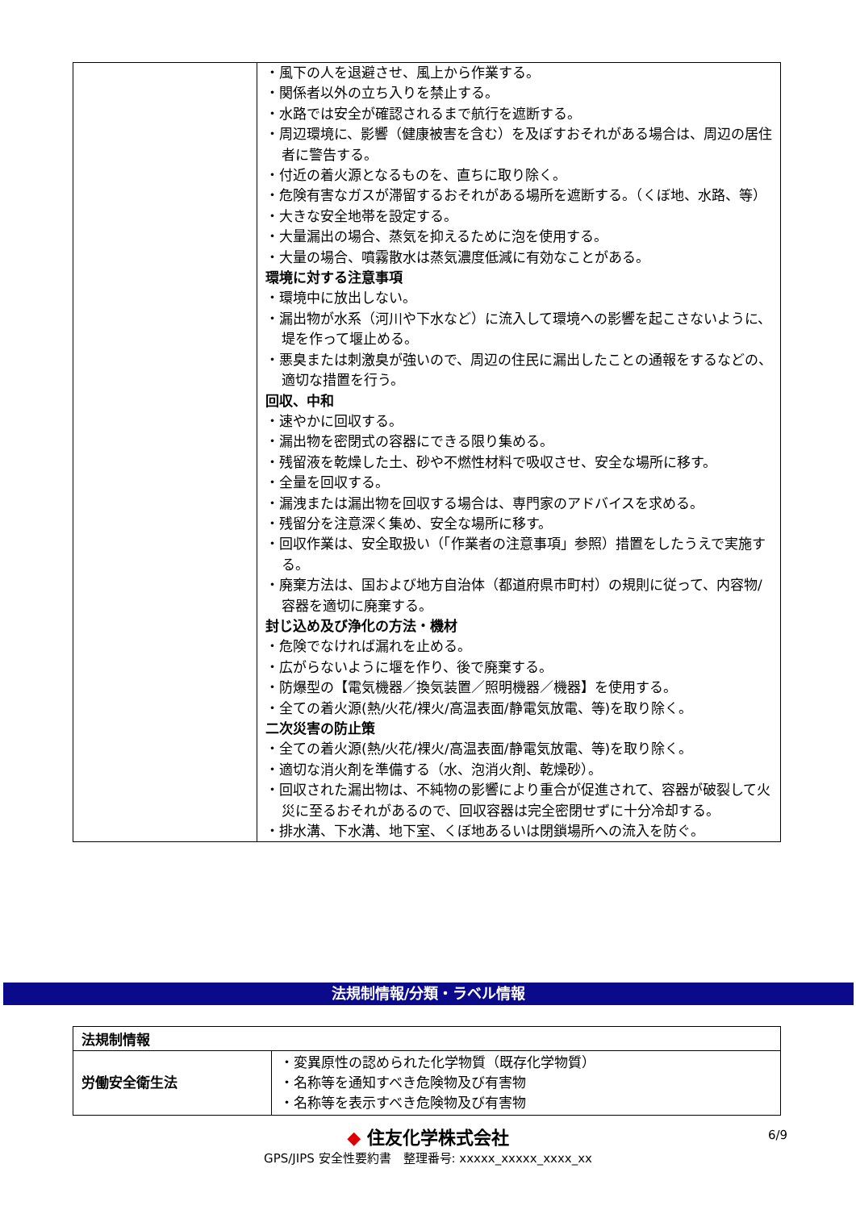| | ・風下の人を退避させ、風上から作業する。 ・関係者以外の立ち入りを禁止する。 ・水路では安全が確認されるまで航行を遮断する。 ・周辺環境に、影響（健康被害を含む）を及ぼすおそれがある場合は、周辺の居住者に警告する。 ・付近の着火源となるものを、直ちに取り除く。 ・危険有害なガスが滞留するおそれがある場所を遮断する。（くぼ地、水路、等） ・大きな安全地帯を設定する。 ・大量漏出の場合、蒸気を抑えるために泡を使用する。 ・大量の場合、噴霧散水は蒸気濃度低減に有効なことがある。 環境に対する注意事項 ・環境中に放出しない。 ・漏出物が水系（河川や下水など）に流入して環境への影響を起こさないように、堤を作って堰止める。 ・悪臭または刺激臭が強いので、周辺の住民に漏出したことの通報をするなどの、適切な措置を行う。 回収、中和 ・速やかに回収する。 ・漏出物を密閉式の容器にできる限り集める。 ・残留液を乾燥した土、砂や不燃性材料で吸収させ、安全な場所に移す。 ・全量を回収する。 ・漏洩または漏出物を回収する場合は、専門家のアドバイスを求める。 ・残留分を注意深く集め、安全な場所に移す。 ・回収作業は、安全取扱い（「作業者の注意事項」参照）措置をしたうえで実施する。 ・廃棄方法は、国および地方自治体（都道府県市町村）の規則に従って、内容物/容器を適切に廃棄する。 封じ込め及び浄化の方法・機材 ・危険でなければ漏れを止める。 ・広がらないように堰を作り、後で廃棄する。 ・防爆型の【電気機器／換気装置／照明機器／機器】を使用する。 ・全ての着火源(熱/火花/裸火/高温表面/静電気放電、等)を取り除く。 二次災害の防止策 ・全ての着火源(熱/火花/裸火/高温表面/静電気放電、等)を取り除く。 ・適切な消火剤を準備する（水、泡消火剤、乾燥砂）。 ・回収された漏出物は、不純物の影響により重合が促進されて、容器が破裂して火災に至るおそれがあるので、回収容器は完全密閉せずに十分冷却する。 ・排水溝、下水溝、地下室、くぼ地あるいは閉鎖場所への流入を防ぐ。 |
法規制情報/分類・ラベル情報
| 法規制情報 | |
| --- | --- |
| 労働安全衛生法 | ・変異原性の認められた化学物質（既存化学物質） ・名称等を通知すべき危険物及び有害物 ・名称等を表示すべき危険物及び有害物 |
◆ 住友化学株式会社
GPS/JIPS 安全性要約書　整理番号: xxxxx_xxxxx_xxxx_xx
6/9